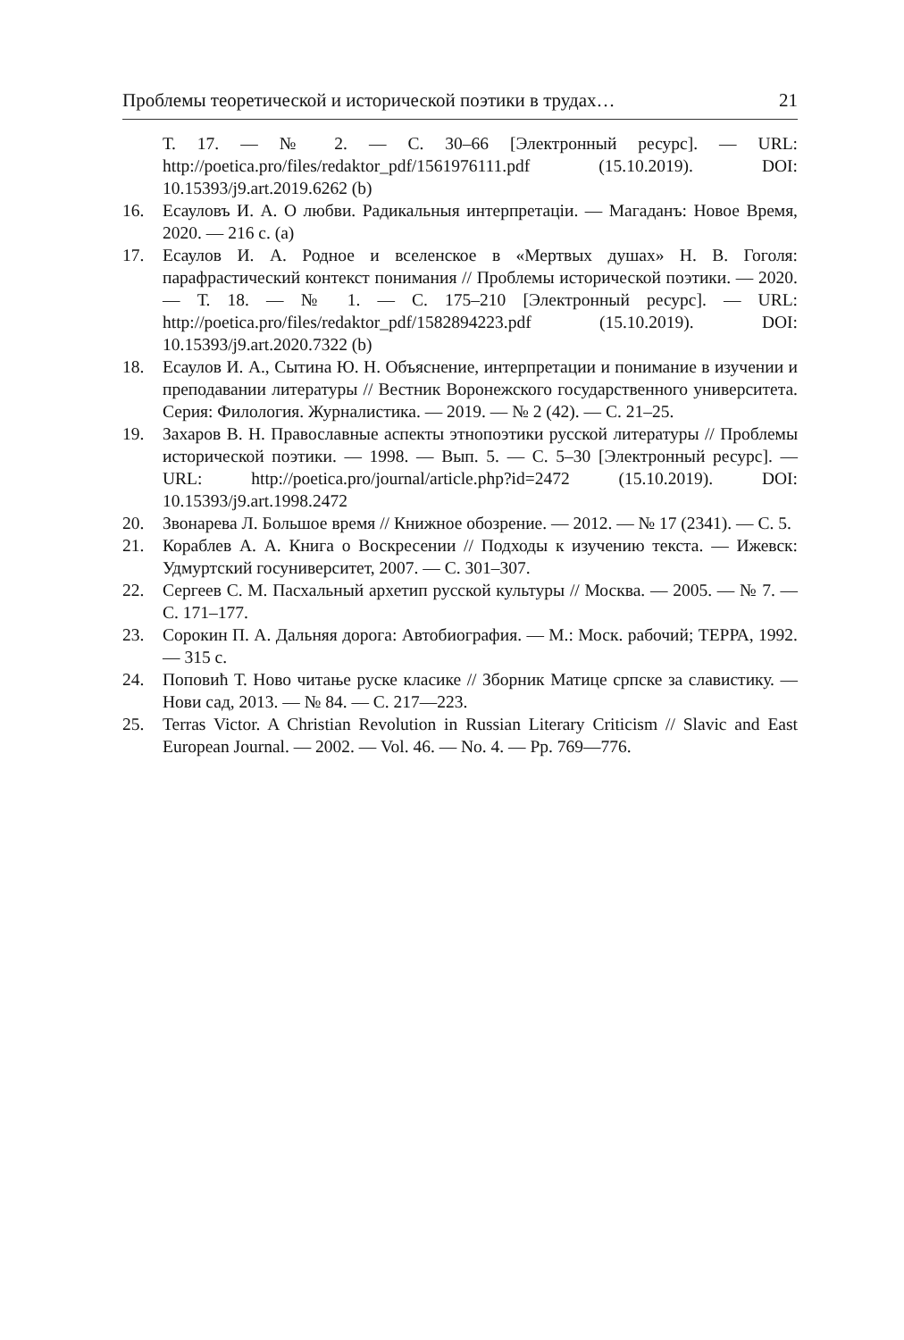Проблемы теоретической и исторической поэтики в трудах… 21
Т. 17. — № 2. — С. 30–66 [Электронный ресурс]. — URL: http://poetica.pro/files/redaktor_pdf/1561976111.pdf (15.10.2019). DOI: 10.15393/j9.art.2019.6262 (b)
16. Есауловъ И. А. О любви. Радикальныя интерпретаціи. — Магаданъ: Новое Время, 2020. — 216 с. (a)
17. Есаулов И. А. Родное и вселенское в «Мертвых душах» Н. В. Гоголя: парафрастический контекст понимания // Проблемы исторической поэтики. — 2020. — Т. 18. — № 1. — С. 175–210 [Электронный ресурс]. — URL: http://poetica.pro/files/redaktor_pdf/1582894223.pdf (15.10.2019). DOI: 10.15393/j9.art.2020.7322 (b)
18. Есаулов И. А., Сытина Ю. Н. Объяснение, интерпретации и понимание в изучении и преподавании литературы // Вестник Воронежского государственного университета. Серия: Филология. Журналистика. — 2019. — № 2 (42). — С. 21–25.
19. Захаров В. Н. Православные аспекты этнопоэтики русской литературы // Проблемы исторической поэтики. — 1998. — Вып. 5. — С. 5–30 [Электронный ресурс]. — URL: http://poetica.pro/journal/article.php?id=2472 (15.10.2019). DOI: 10.15393/j9.art.1998.2472
20. Звонарева Л. Большое время // Книжное обозрение. — 2012. — № 17 (2341). — С. 5.
21. Кораблев А. А. Книга о Воскресении // Подходы к изучению текста. — Ижевск: Удмуртский госуниверситет, 2007. — С. 301–307.
22. Сергеев С. М. Пасхальный архетип русской культуры // Москва. — 2005. — № 7. — С. 171–177.
23. Сорокин П. А. Дальняя дорога: Автобиография. — М.: Моск. рабочий; ТЕРРА, 1992. — 315 с.
24. Поповић Т. Ново читање руске класике // Зборник Матице српске за славистику. — Нови сад, 2013. — № 84. — С. 217—223.
25. Terras Victor. A Christian Revolution in Russian Literary Criticism // Slavic and East European Journal. — 2002. — Vol. 46. — No. 4. — Pp. 769—776.